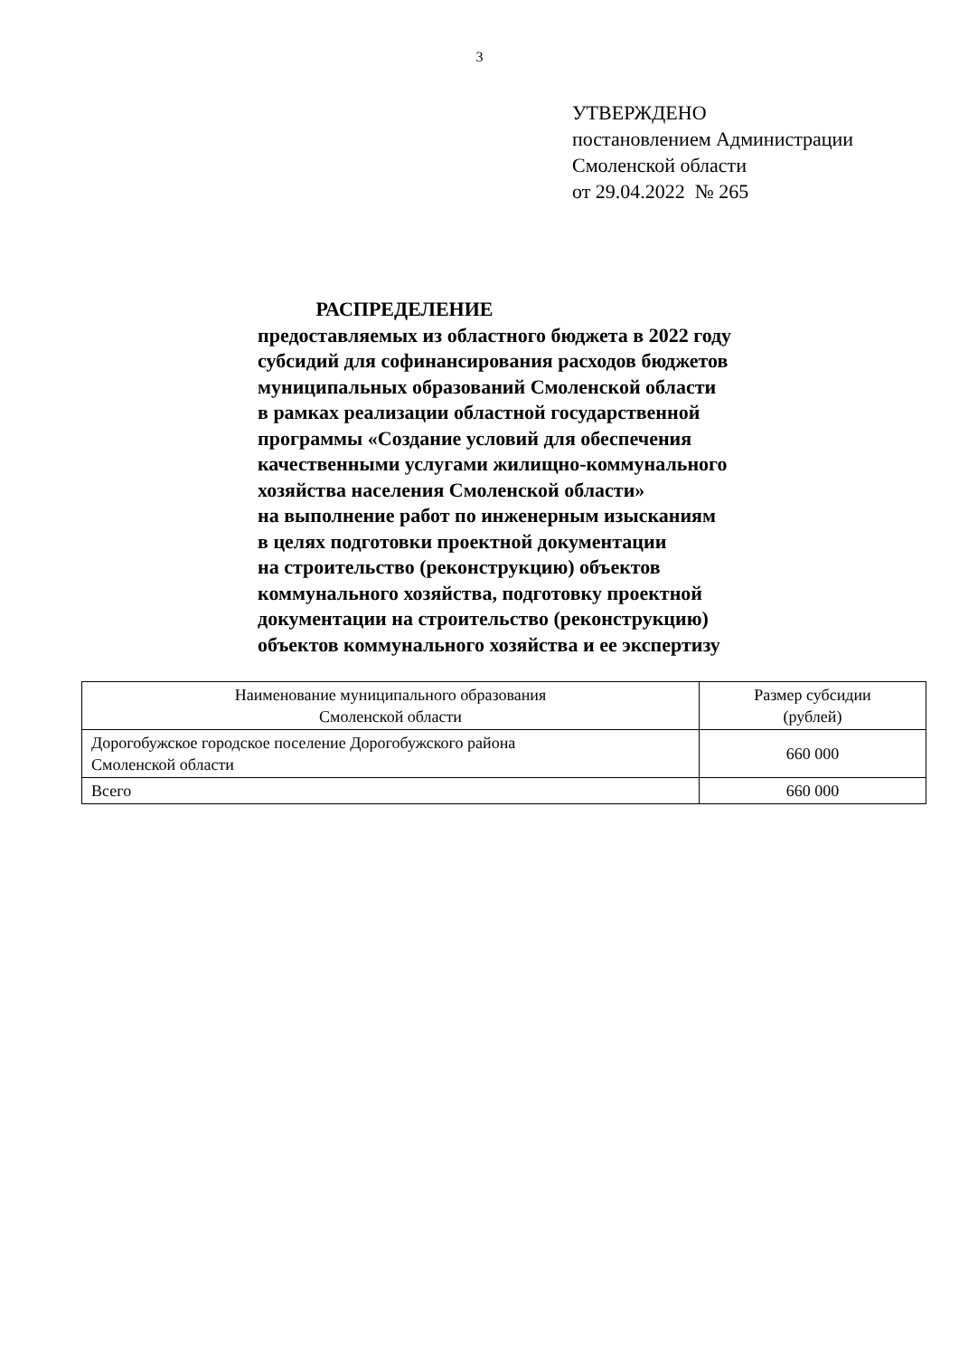3
УТВЕРЖДЕНО
постановлением Администрации
Смоленской области
от 29.04.2022 № 265
РАСПРЕДЕЛЕНИЕ
предоставляемых из областного бюджета в 2022 году
субсидий для софинансирования расходов бюджетов
муниципальных образований Смоленской области
в рамках реализации областной государственной
программы «Создание условий для обеспечения
качественными услугами жилищно-коммунального
хозяйства населения Смоленской области»
на выполнение работ по инженерным изысканиям
в целях подготовки проектной документации
на строительство (реконструкцию) объектов
коммунального хозяйства, подготовку проектной
документации на строительство (реконструкцию)
объектов коммунального хозяйства и ее экспертизу
| Наименование муниципального образования Смоленской области | Размер субсидии (рублей) |
| --- | --- |
| Дорогобужское городское поселение Дорогобужского района Смоленской области | 660 000 |
| Всего | 660 000 |